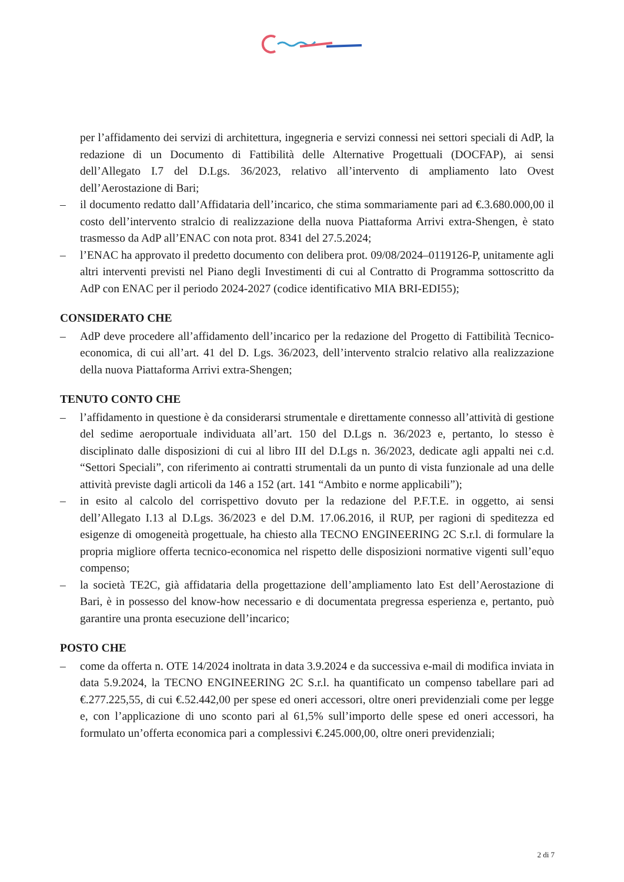per l’affidamento dei servizi di architettura, ingegneria e servizi connessi nei settori speciali di AdP, la redazione di un Documento di Fattibilità delle Alternative Progettuali (DOCFAP), ai sensi dell’Allegato I.7 del D.Lgs. 36/2023, relativo all’intervento di ampliamento lato Ovest dell’Aerostazione di Bari;
– il documento redatto dall’Affidataria dell’incarico, che stima sommariamente pari ad €.3.680.000,00 il costo dell’intervento stralcio di realizzazione della nuova Piattaforma Arrivi extra-Shengen, è stato trasmesso da AdP all’ENAC con nota prot. 8341 del 27.5.2024;
– l’ENAC ha approvato il predetto documento con delibera prot. 09/08/2024–0119126-P, unitamente agli altri interventi previsti nel Piano degli Investimenti di cui al Contratto di Programma sottoscritto da AdP con ENAC per il periodo 2024-2027 (codice identificativo MIA BRI-EDI55);
CONSIDERATO CHE
– AdP deve procedere all’affidamento dell’incarico per la redazione del Progetto di Fattibilità Tecnico-economica, di cui all’art. 41 del D. Lgs. 36/2023, dell’intervento stralcio relativo alla realizzazione della nuova Piattaforma Arrivi extra-Shengen;
TENUTO CONTO CHE
– l’affidamento in questione è da considerarsi strumentale e direttamente connesso all’attività di gestione del sedime aeroportuale individuata all’art. 150 del D.Lgs n. 36/2023 e, pertanto, lo stesso è disciplinato dalle disposizioni di cui al libro III del D.Lgs n. 36/2023, dedicate agli appalti nei c.d. “Settori Speciali”, con riferimento ai contratti strumentali da un punto di vista funzionale ad una delle attività previste dagli articoli da 146 a 152 (art. 141 “Ambito e norme applicabili”);
– in esito al calcolo del corrispettivo dovuto per la redazione del P.F.T.E. in oggetto, ai sensi dell’Allegato I.13 al D.Lgs. 36/2023 e del D.M. 17.06.2016, il RUP, per ragioni di speditezza ed esigenze di omogeneità progettuale, ha chiesto alla TECNO ENGINEERING 2C S.r.l. di formulare la propria migliore offerta tecnico-economica nel rispetto delle disposizioni normative vigenti sull’equo compenso;
– la società TE2C, già affidataria della progettazione dell’ampliamento lato Est dell’Aerostazione di Bari, è in possesso del know-how necessario e di documentata pregressa esperienza e, pertanto, può garantire una pronta esecuzione dell’incarico;
POSTO CHE
– come da offerta n. OTE 14/2024 inoltrata in data 3.9.2024 e da successiva e-mail di modifica inviata in data 5.9.2024, la TECNO ENGINEERING 2C S.r.l. ha quantificato un compenso tabellare pari ad €.277.225,55, di cui €.52.442,00 per spese ed oneri accessori, oltre oneri previdenziali come per legge e, con l’applicazione di uno sconto pari al 61,5% sull’importo delle spese ed oneri accessori, ha formulato un’offerta economica pari a complessivi €.245.000,00, oltre oneri previdenziali;
2 di 7